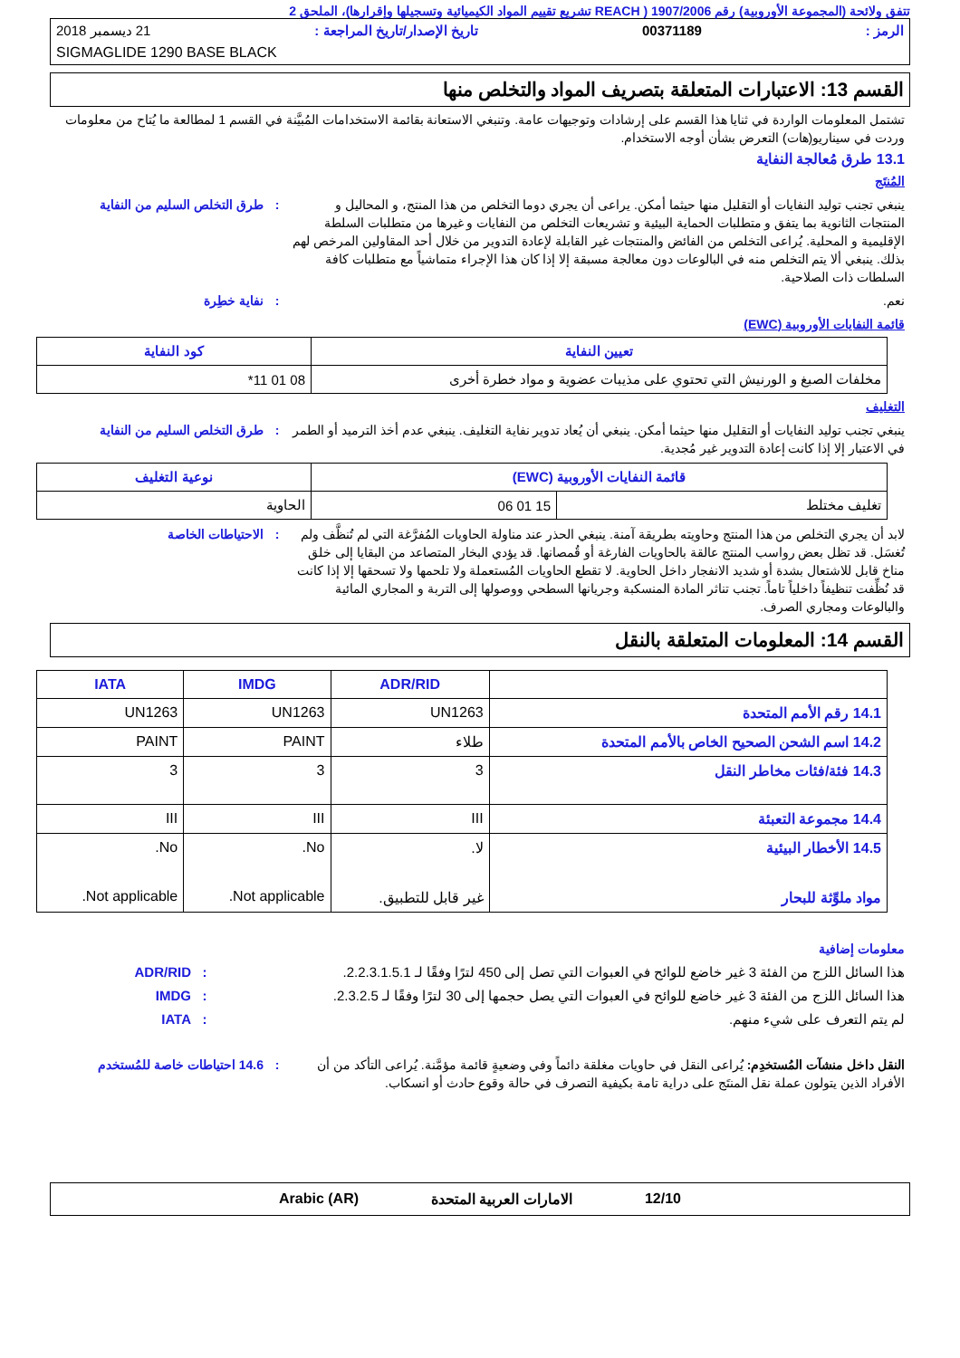تتفق ولائحة (المجموعة الأوروبية) رقم 1907/2006 ( REACH تشريع تقييم المواد الكيميائية وتسجيلها وإقرارها)، الملحق 2
الرمز : 00371189 تاريخ الإصدار/تاريخ المراجعة : 21 ديسمبر 2018
SIGMAGLIDE 1290 BASE BLACK
القسم 13: الاعتبارات المتعلقة بتصريف المواد والتخلص منها
تشتمل المعلومات الواردة في ثنايا هذا القسم على إرشادات وتوجيهات عامة. وتنبغي الاستعانة بقائمة الاستخدامات المُبيَّنة في القسم 1 لمطالعة ما يُتاح من معلومات وردت في سيناريو(هات) التعرض بشأن أوجه الاستخدام.
13.1 طرق مُعالجة النفاية
المُنتَج
ينبغي تجنب توليد النفايات أو التقليل منها حيثما أمكن. يراعى أن يجري دوما التخلص من هذا المنتج، و المحاليل و المنتجات الثانوية بما يتفق و متطلبات الحماية البيئية و تشريعات التخلص من النفايات و غيرها من متطلبات السلطة الإقليمية و المحلية. يُراعى التخلص من الفائض والمنتجات غير القابلة لإعادة التدوير من خلال أحد المقاولين المرخص لهم بذلك. ينبغي ألا يتم التخلص منه في البالوعات دون معالجة مسبقة إلا إذا كان هذا الإجراء متماشياً مع متطلبات كافة السلطات ذات الصلاحية.
: طرق التخلص السليم من النفاية
نعم. : نفاية خطِرة
قائمة النفايات الأوروبية (EWC)
| تعيين النفاية | كود النفاية |
| --- | --- |
| مخلفات الصبغ و الورنيش التي تحتوي على مذيبات عضوية و مواد خطرة أخرى | 08 01 11* |
التغليف
ينبغي تجنب توليد النفايات أو التقليل منها حيثما أمكن. ينبغي أن يُعاد تدوير نفاية التغليف. ينبغي عدم أخذ الترميد أو الطمر في الاعتبار إلا إذا كانت إعادة التدوير غير مُجدية.
: طرق التخلص السليم من النفاية
| قائمة النفايات الأوروبية (EWC) | | نوعية التغليف |
| --- | --- | --- |
| تغليف مختلط | 15 01 06 | الحاوية |
لابد أن يجري التخلص من هذا المنتج وحاويته بطريقة آمنة. ينبغي الحذر عند مناولة الحاويات المُفرَّغة التي لم تُنظَّف ولم تُغسَل. قد تظل بعض رواسب المنتج عالقة بالحاويات الفارغة أو قُمصانها. قد يؤدي البخار المتصاعد من البقايا إلى خلق مناخ قابل للاشتعال بشدة أو شديد الانفجار داخل الحاوية. لا تقطع الحاويات المُستعملة ولا تلحمها ولا تسحقها إلا إذا كانت قد نُظِّفت تنظيفاً داخلياً تاماً. تجنب تناثر المادة المنسكبة وجريانها السطحي ووصولها إلى التربة و المجاري المائية والبالوعات ومجاري الصرف.
: الاحتياطات الخاصة
القسم 14: المعلومات المتعلقة بالنقل
| | ADR/RID | IMDG | IATA |
| --- | --- | --- | --- |
| 14.1 رقم الأمم المتحدة | UN1263 | UN1263 | UN1263 |
| 14.2 اسم الشحن الصحيح الخاص بالأمم المتحدة | طلاء | PAINT | PAINT |
| 14.3 فئة/فئات مخاطر النقل | 3 | 3 | 3 |
| 14.4 مجموعة التعبئة | III | III | III |
| 14.5 الأخطار البيئية مواد ملوِّثة للبحار | لا. غير قابل للتطبيق. | No. Not applicable. | No. Not applicable. |
معلومات إضافية
هذا السائل اللزج من الفئة 3 غير خاضع للوائح في العبوات التي تصل إلى 450 لترًا وفقًا لـ 2.2.3.1.5.1.
: ADR/RID
هذا السائل اللزج من الفئة 3 غير خاضع للوائح في العبوات التي يصل حجمها إلى 30 لترًا وفقًا لـ 2.3.2.5.
: IMDG
لم يتم التعرف على شيء منهم. : IATA
النقل داخل منشآت المُستخدِم: يُراعى النقل في حاويات مغلقة دائماً وفي وضعيةٍ قائمة مؤمَّنة. يُراعى التأكد من أن الأفراد الذين يتولون عملة نقل المنتَج على دراية تامة بكيفية التصرف في حالة وقوع حادث أو انسكاب.
: 14.6 احتياطات خاصة للمُستخدم
12/10 الامارات العربية المتحدة Arabic (AR)